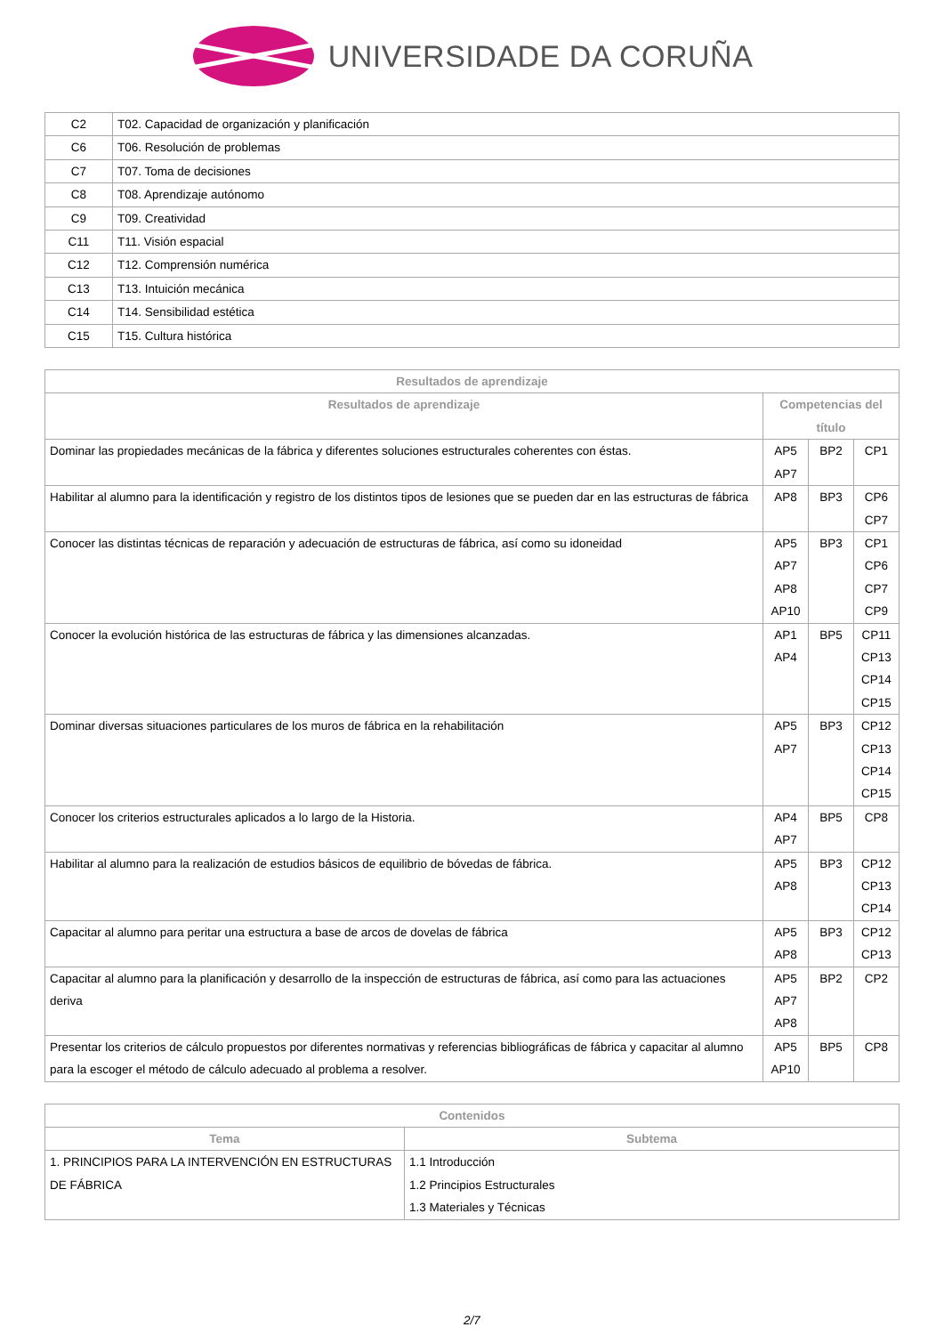UNIVERSIDADE DA CORUÑA
| C2 | T02. Capacidad de organización y planificación |
| C6 | T06. Resolución de problemas |
| C7 | T07. Toma de decisiones |
| C8 | T08. Aprendizaje autónomo |
| C9 | T09. Creatividad |
| C11 | T11. Visión espacial |
| C12 | T12. Comprensión numérica |
| C13 | T13. Intuición mecánica |
| C14 | T14. Sensibilidad estética |
| C15 | T15. Cultura histórica |
| Resultados de aprendizaje | | | |
| --- | --- | --- | --- |
| Resultados de aprendizaje | Competencias del título | | |
| Dominar las propiedades mecánicas de la fábrica y diferentes soluciones estructurales coherentes con éstas. | AP5 AP7 | BP2 | CP1 |
| Habilitar al alumno para la identificación y registro de los distintos tipos de lesiones que se pueden dar en las estructuras de fábrica | AP8 | BP3 | CP6 CP7 |
| Conocer las distintas técnicas de reparación y adecuación de estructuras de fábrica, así como su idoneidad | AP5 AP7 AP8 AP10 | BP3 | CP1 CP6 CP7 CP9 |
| Conocer la evolución histórica de las estructuras de fábrica y las dimensiones alcanzadas. | AP1 AP4 | BP5 | CP11 CP13 CP14 CP15 |
| Dominar diversas situaciones particulares de los muros de fábrica en la rehabilitación | AP5 AP7 | BP3 | CP12 CP13 CP14 CP15 |
| Conocer los criterios estructurales aplicados a lo largo de la Historia. | AP4 AP7 | BP5 | CP8 |
| Habilitar al alumno para la realización de estudios básicos de equilibrio de bóvedas de fábrica. | AP5 AP8 | BP3 | CP12 CP13 CP14 |
| Capacitar al alumno para peritar una estructura a base de arcos de dovelas de fábrica | AP5 AP8 | BP3 | CP12 CP13 |
| Capacitar al alumno para la planificación y desarrollo de la inspección de estructuras de fábrica, así como para las actuaciones deriva | AP5 AP7 AP8 | BP2 | CP2 |
| Presentar los criterios de cálculo propuestos por diferentes normativas y referencias bibliográficas de fábrica y capacitar al alumno para la escoger el método de cálculo adecuado al problema a resolver. | AP5 AP10 | BP5 | CP8 |
| Contenidos | |
| --- | --- |
| Tema | Subtema |
| 1. PRINCIPIOS PARA LA INTERVENCIÓN EN ESTRUCTURAS DE FÁBRICA | 1.1 Introducción 1.2 Principios Estructurales 1.3 Materiales y Técnicas |
2/7